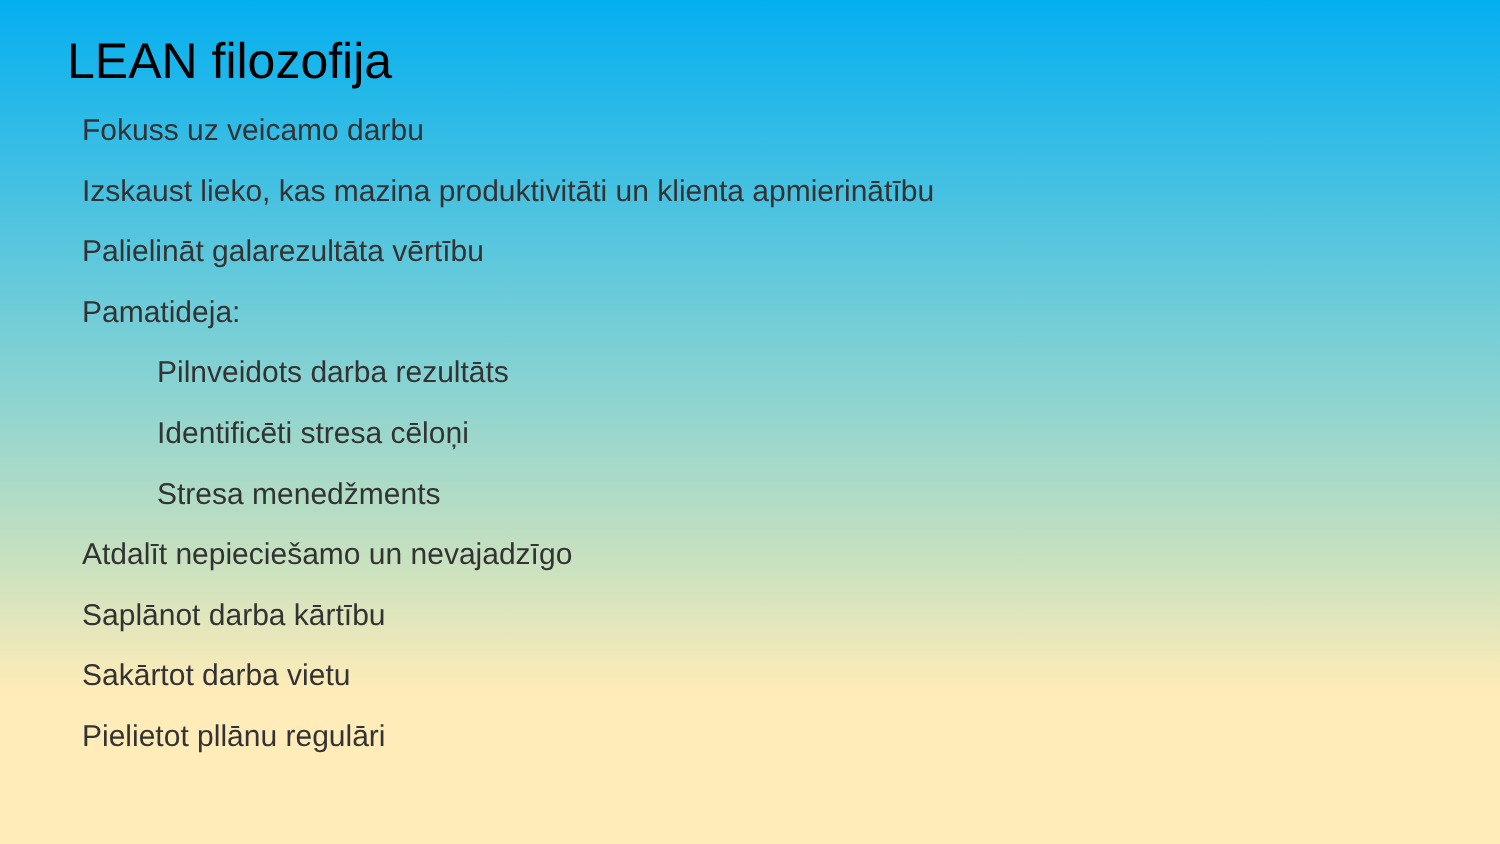LEAN filozofija
Fokuss uz veicamo darbu
Izskaust lieko, kas mazina produktivitāti un klienta apmierinātību
Palielināt galarezultāta vērtību
Pamatideja:
Pilnveidots darba rezultāts
Identificēti stresa cēloņi
Stresa menedžments
Atdalīt nepieciešamo un nevajadzīgo
Saplānot darba kārtību
Sakārtot darba vietu
Pielietot pllānu regulāri